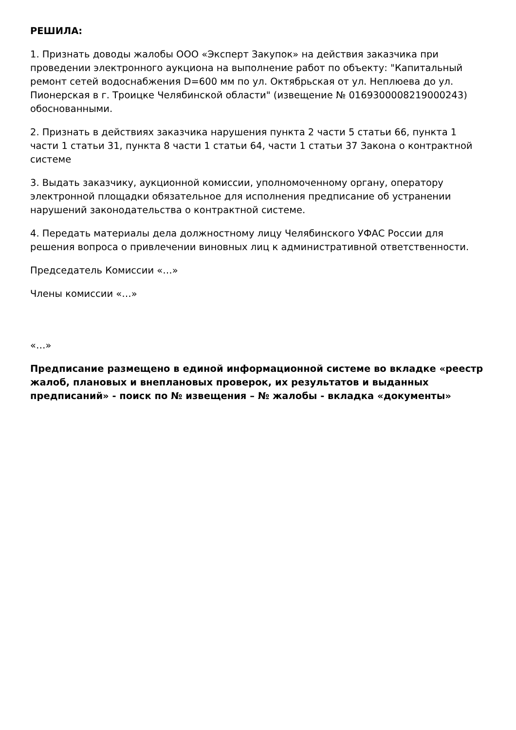РЕШИЛА:
1. Признать доводы жалобы ООО «Эксперт Закупок» на действия заказчика при проведении электронного аукциона на выполнение работ по объекту: "Капитальный ремонт сетей водоснабжения D=600 мм по ул. Октябрьская от ул. Неплюева до ул. Пионерская в г. Троицке Челябинской области" (извещение № 0169300008219000243) обоснованными.
2. Признать в действиях заказчика нарушения пункта 2 части 5 статьи 66, пункта 1 части 1 статьи 31, пункта 8 части 1 статьи 64, части 1 статьи 37 Закона о контрактной системе
3. Выдать заказчику, аукционной комиссии, уполномоченному органу, оператору электронной площадки обязательное для исполнения предписание об устранении нарушений законодательства о контрактной системе.
4. Передать материалы дела должностному лицу Челябинского УФАС России для решения вопроса о привлечении виновных лиц к административной ответственности.
Председатель Комиссии «…»
Члены комиссии «…»
«…»
Предписание размещено в единой информационной системе во вкладке «реестр жалоб, плановых и внеплановых проверок, их результатов и выданных предписаний» - поиск по № извещения – № жалобы - вкладка «документы»